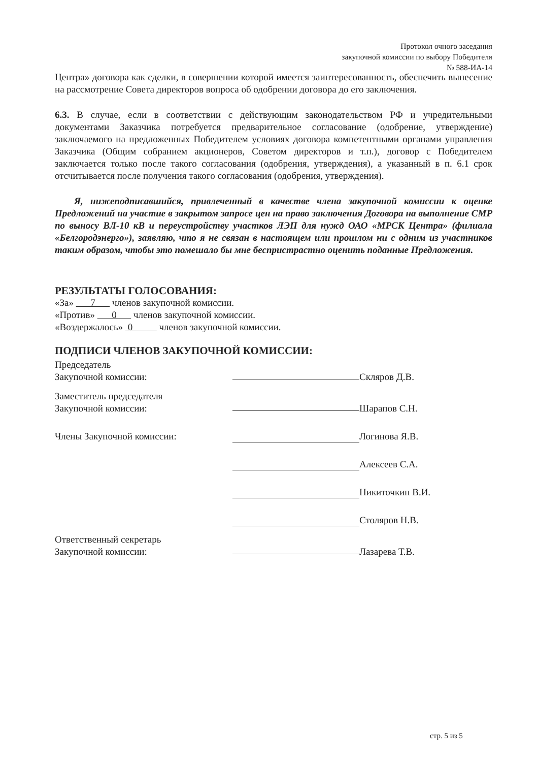Протокол очного заседания
закупочной комиссии по выбору Победителя
№ 588-ИА-14
Центра» договора как сделки, в совершении которой имеется заинтересованность, обеспечить вынесение на рассмотрение Совета директоров вопроса об одобрении договора до его заключения.
6.3. В случае, если в соответствии с действующим законодательством РФ и учредительными документами Заказчика потребуется предварительное согласование (одобрение, утверждение) заключаемого на предложенных Победителем условиях договора компетентными органами управления Заказчика (Общим собранием акционеров, Советом директоров и т.п.), договор с Победителем заключается только после такого согласования (одобрения, утверждения), а указанный в п. 6.1 срок отсчитывается после получения такого согласования (одобрения, утверждения).
Я, нижеподписавшийся, привлеченный в качестве члена закупочной комиссии к оценке Предложений на участие в закрытом запросе цен на право заключения Договора на выполнение СМР по выносу ВЛ-10 кВ и переустройству участков ЛЭП для нужд ОАО «МРСК Центра» (филиала «Белгородэнерго»), заявляю, что я не связан в настоящем или прошлом ни с одним из участников таким образом, чтобы это помешало бы мне беспристрастно оценить поданные Предложения.
РЕЗУЛЬТАТЫ ГОЛОСОВАНИЯ:
«За» 7 членов закупочной комиссии.
«Против» 0 членов закупочной комиссии.
«Воздержалось» 0 членов закупочной комиссии.
ПОДПИСИ ЧЛЕНОВ ЗАКУПОЧНОЙ КОМИССИИ:
Председатель
Закупочной комиссии:
Скляров Д.В.
Заместитель председателя
Закупочной комиссии:
Шарапов С.Н.
Члены Закупочной комиссии:
Логинова Я.В.
Алексеев С.А.
Никиточкин В.И.
Столяров Н.В.
Ответственный секретарь
Закупочной комиссии:
Лазарева Т.В.
стр. 5 из 5